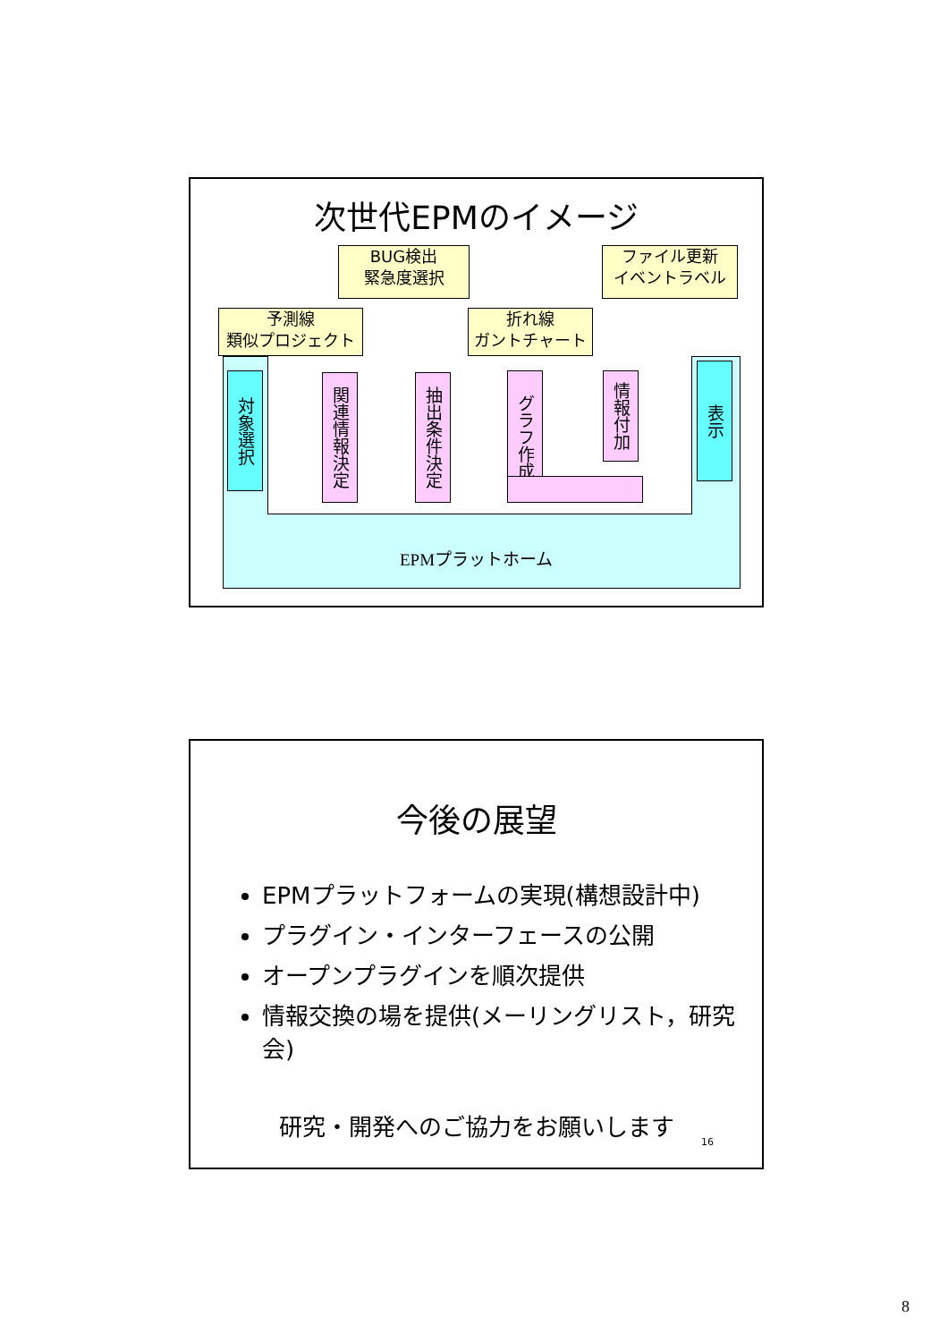次世代EPMのイメージ
BUG検出
緊急度選択
ファイル更新
イベントラベル
予測線
類似プロジェクト
折れ線
ガントチャート
対象選択
関連情報決定
抽出条件決定
グラフ作成
情報付加
表示
EPMプラットホーム
今後の展望
EPMプラットフォームの実現(構想設計中)
プラグイン・インターフェースの公開
オープンプラグインを順次提供
情報交換の場を提供(メーリングリスト，研究会)
研究・開発へのご協力をお願いします
16
8